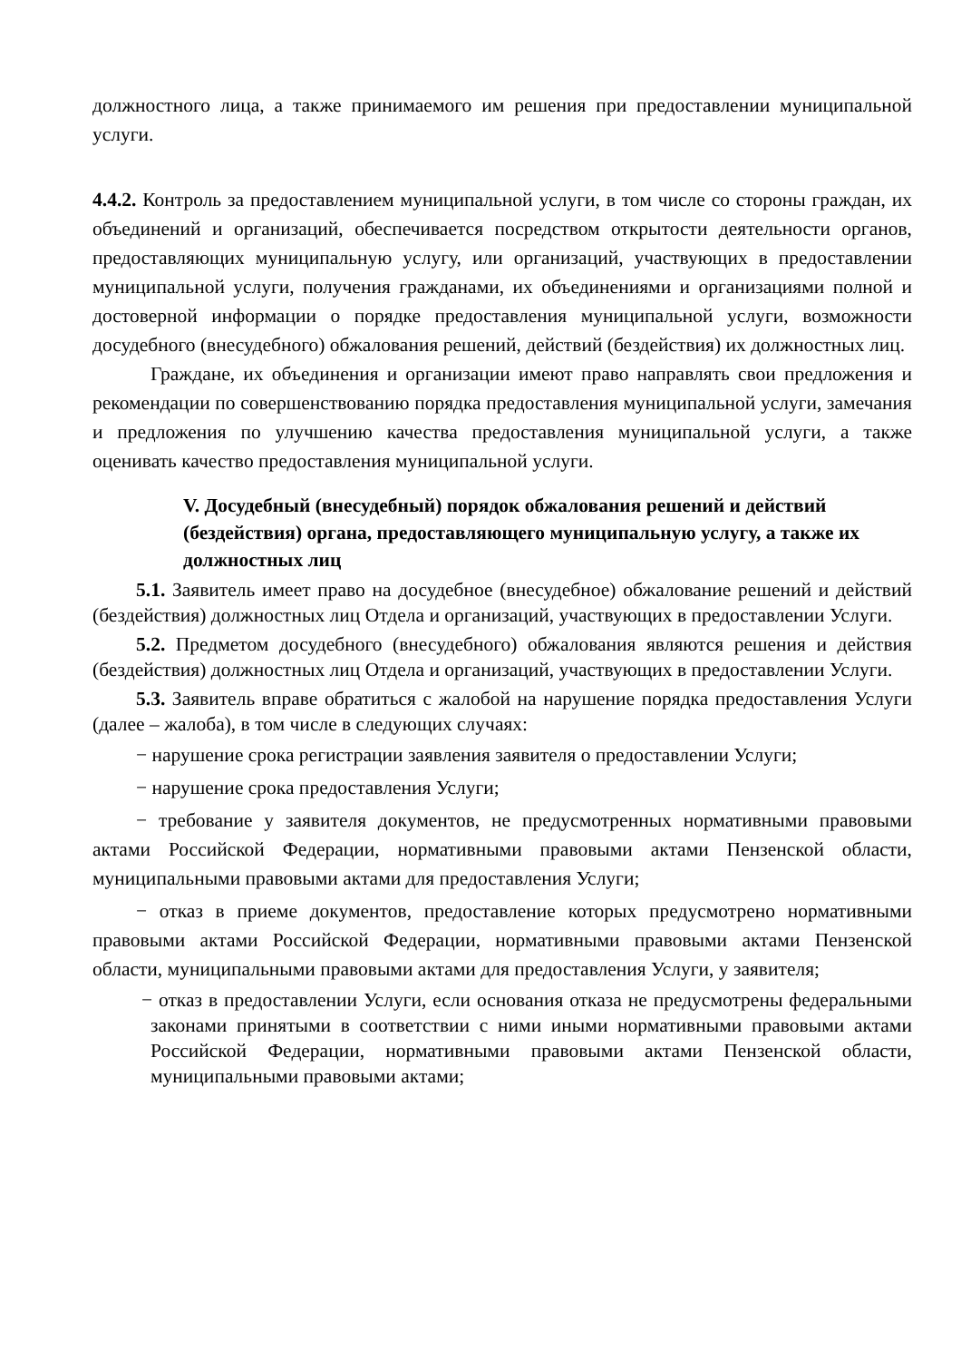должностного лица, а также принимаемого им решения при предоставлении муниципальной услуги.
4.4.2. Контроль за предоставлением муниципальной услуги, в том числе со стороны граждан, их объединений и организаций, обеспечивается посредством открытости деятельности органов, предоставляющих муниципальную услугу, или организаций, участвующих в предоставлении муниципальной услуги, получения гражданами, их объединениями и организациями полной и достоверной информации о порядке предоставления муниципальной услуги, возможности досудебного (внесудебного) обжалования решений, действий (бездействия) их должностных лиц.
Граждане, их объединения и организации имеют право направлять свои предложения и рекомендации по совершенствованию порядка предоставления муниципальной услуги, замечания и предложения по улучшению качества предоставления муниципальной услуги, а также оценивать качество предоставления муниципальной услуги.
V. Досудебный (внесудебный) порядок обжалования решений и действий (бездействия) органа, предоставляющего муниципальную услугу, а также их должностных лиц
5.1. Заявитель имеет право на досудебное (внесудебное) обжалование решений и действий (бездействия) должностных лиц Отдела и организаций, участвующих в предоставлении Услуги.
5.2. Предметом досудебного (внесудебного) обжалования являются решения и действия (бездействия) должностных лиц Отдела и организаций, участвующих в предоставлении Услуги.
5.3. Заявитель вправе обратиться с жалобой на нарушение порядка предоставления Услуги (далее – жалоба), в том числе в следующих случаях:
− нарушение срока регистрации заявления заявителя о предоставлении Услуги;
− нарушение срока предоставления Услуги;
− требование у заявителя документов, не предусмотренных нормативными правовыми актами Российской Федерации, нормативными правовыми актами Пензенской области, муниципальными правовыми актами для предоставления Услуги;
− отказ в приеме документов, предоставление которых предусмотрено нормативными правовыми актами Российской Федерации, нормативными правовыми актами Пензенской области, муниципальными правовыми актами для предоставления Услуги, у заявителя;
− отказ в предоставлении Услуги, если основания отказа не предусмотрены федеральными законами принятыми в соответствии с ними иными нормативными правовыми актами Российской Федерации, нормативными правовыми актами Пензенской области, муниципальными правовыми актами;